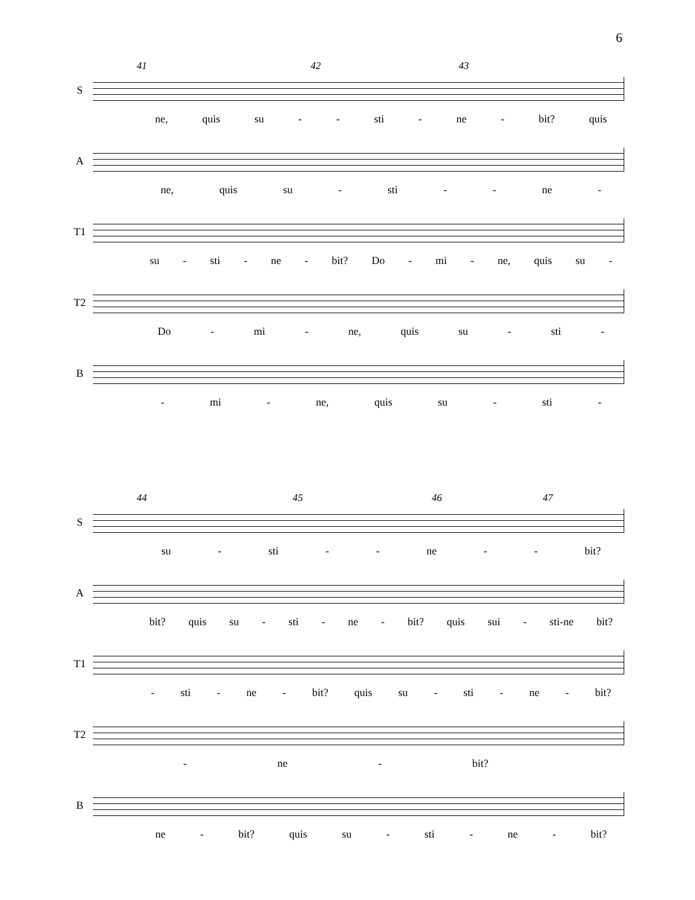6
41 42 43
S
ne, quis su - - sti - ne - bit? quis
A
ne, quis su - sti - - ne -
T1
su - sti - ne - bit? Do - mi - ne, quis su -
T2
Do - mi - ne, quis su - sti -
B
- mi - ne, quis su - sti -
44 45 46 47
S
su - sti - - ne - - bit?
A
bit? quis su - sti - ne - bit? quis sui - sti-ne bit?
T1
- sti - ne - bit? quis su - sti - ne - bit?
T2
- ne - bit?
B
ne - bit? quis su - sti - ne - bit?